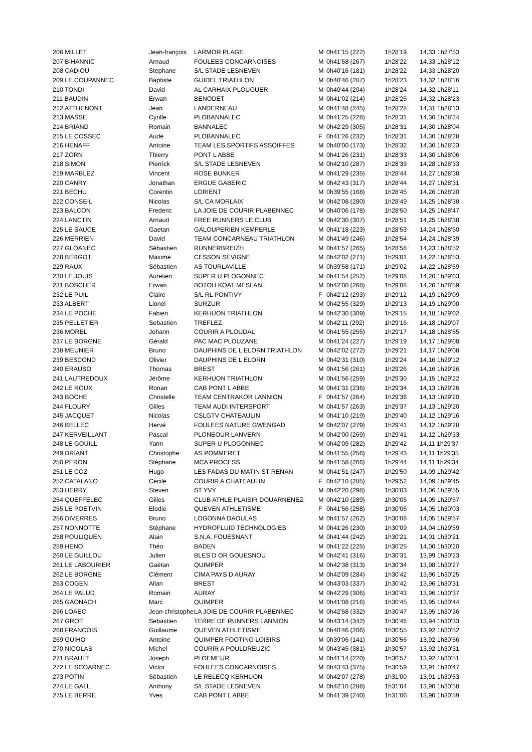| 206 MILLET | Jean-françois | LARMOR PLAGE | M | 0h41'15 (222) | 1h28'19 | 14,33 1h27'53 |
| 207 BIHANNIC | Arnaud | FOULEES CONCARNOISES | M | 0h41'58 (267) | 1h28'22 | 14,33 1h28'12 |
| 208 CADIOU | Stephane | S/L STADE LESNEVEN | M | 0h40'16 (181) | 1h28'22 | 14,33 1h28'20 |
| 209 LE COUPANNEC | Baptiste | GUIDEL TRIATHLON | M | 0h40'46 (207) | 1h28'23 | 14,32 1h28'16 |
| 210 TONDI | David | AL CARHAIX PLOUGUER | M | 0h40'44 (204) | 1h28'24 | 14,32 1h28'11 |
| 211 BAUDIN | Erwan | BENODET | M | 0h41'02 (214) | 1h28'25 | 14,32 1h28'23 |
| 212 ATTHENONT | Jean | LANDERNEAU | M | 0h41'48 (245) | 1h28'28 | 14,31 1h28'13 |
| 213 MASSE | Cyrille | PLOBANNALEC | M | 0h41'25 (228) | 1h28'31 | 14,30 1h28'24 |
| 214 BRIAND | Romain | BANNALEC | M | 0h42'29 (305) | 1h28'31 | 14,30 1h28'04 |
| 215 LE COSSEC | Aude | PLOBANNALEC | F | 0h41'26 (232) | 1h28'31 | 14,30 1h28'28 |
| 216 HENAFF | Antoine | TEAM LES SPORTIFS ASSOIFFES | M | 0h40'00 (173) | 1h28'32 | 14,30 1h28'23 |
| 217 ZORN | Thierry | PONT L ABBE | M | 0h41'26 (231) | 1h28'33 | 14,30 1h28'06 |
| 218 SIMON | Pierrick | S/L STADE LESNEVEN | M | 0h42'10 (287) | 1h28'39 | 14,28 1h28'33 |
| 219 MARBLEZ | Vincent | ROSE BUNKER | M | 0h41'29 (235) | 1h28'44 | 14,27 1h28'38 |
| 220 CANRY | Jonathan | ERGUE GABERIC | M | 0h42'43 (317) | 1h28'44 | 14,27 1h28'31 |
| 221 BECHU | Corentin | LORIENT | M | 0h39'55 (168) | 1h28'45 | 14,26 1h28'20 |
| 222 CONSEIL | Nicolas | S/L CA MORLAIX | M | 0h42'08 (280) | 1h28'49 | 14,25 1h28'38 |
| 223 BALCON | Frederic | LA JOIE DE COURIR PLABENNEC | M | 0h40'06 (178) | 1h28'50 | 14,25 1h28'47 |
| 224 LANCTIN | Arnaud | FREE RUNNERS LE CLUB | M | 0h42'30 (307) | 1h28'51 | 14,25 1h28'38 |
| 225 LE SAUCE | Gaetan | GALOUPERIEN KEMPERLE | M | 0h41'18 (223) | 1h28'53 | 14,24 1h28'50 |
| 226 MERRIEN | David | TEAM CONCARNEAU TRIATHLON | M | 0h41'49 (246) | 1h28'54 | 14,24 1h28'39 |
| 227 GLOANEC | Sébastien | RUNNERBREIZH | M | 0h41'57 (265) | 1h28'58 | 14,23 1h28'52 |
| 228 BERGOT | Maxime | CESSON SEVIGNE | M | 0h42'02 (271) | 1h29'01 | 14,22 1h28'53 |
| 229 RAUX | Sébastien | AS TOURLAVILLE | M | 0h39'58 (171) | 1h29'02 | 14,22 1h28'59 |
| 230 LE JOUIS | Aurelien | SUPER U PLOGONNEC | M | 0h41'54 (252) | 1h29'08 | 14,20 1h29'03 |
| 231 BOSCHER | Erwan | BOTOU KOAT MESLAN | M | 0h42'00 (268) | 1h29'08 | 14,20 1h28'59 |
| 232 LE PUIL | Claire | S/L RL PONTIVY | F | 0h42'12 (293) | 1h29'12 | 14,19 1h29'09 |
| 233 ALBERT | Lionel | SURZUR | M | 0h42'55 (329) | 1h29'13 | 14,19 1h29'00 |
| 234 LE POCHE | Fabien | KERHUON TRIATHLON | M | 0h42'30 (309) | 1h29'15 | 14,18 1h29'02 |
| 235 PELLETIER | Sebastien | TREFLEZ | M | 0h42'11 (292) | 1h29'16 | 14,18 1h29'07 |
| 236 MOREL | Johann | COURIR A PLOUDAL | M | 0h41'55 (255) | 1h29'17 | 14,18 1h28'55 |
| 237 LE BORGNE | Gérald | PAC MAC PLOUZANE | M | 0h41'24 (227) | 1h29'19 | 14,17 1h29'08 |
| 238 MEUNIER | Bruno | DAUPHINS DE L ELORN TRIATHLON | M | 0h42'02 (272) | 1h29'21 | 14,17 1h29'08 |
| 239 BESCOND | Olivier | DAUPHINS DE L ELORN | M | 0h42'31 (310) | 1h29'24 | 14,16 1h29'12 |
| 240 ERAUSO | Thomas | BREST | M | 0h41'56 (261) | 1h29'26 | 14,16 1h29'26 |
| 241 LAUTREDOUX | Jérôme | KERHUON TRIATHLON | M | 0h41'56 (259) | 1h29'30 | 14,15 1h29'22 |
| 242 LE ROUX | Ronan | CAB PONT L ABBE | M | 0h41'31 (236) | 1h29'34 | 14,13 1h29'26 |
| 243 BOCHE | Christelle | TEAM CENTRAKOR LANNION | F | 0h41'57 (264) | 1h29'36 | 14,13 1h29'20 |
| 244 FLOURY | Gilles | TEAM AUDI INTERSPORT | M | 0h41'57 (263) | 1h29'37 | 14,13 1h29'20 |
| 245 JACQUET | Nicolas | CSLGTV CHATEAULIN | M | 0h41'10 (219) | 1h29'40 | 14,12 1h29'16 |
| 246 BELLEC | Hervé | FOULEES NATURE GWENGAD | M | 0h42'07 (279) | 1h29'41 | 14,12 1h29'28 |
| 247 KERVEILLANT | Pascal | PLONEOUR LANVERN | M | 0h42'00 (269) | 1h29'41 | 14,12 1h29'33 |
| 248 LE GOUILL | Yann | SUPER U PLOGONNEC | M | 0h42'09 (282) | 1h29'42 | 14,11 1h29'37 |
| 249 DRIANT | Christophe | AS POMMERET | M | 0h41'55 (256) | 1h29'43 | 14,11 1h29'35 |
| 250 PERON | Stéphane | MCA PROCESS | M | 0h41'58 (266) | 1h29'44 | 14,11 1h29'34 |
| 251 LE COZ | Hugo | LES FADAS DU MATIN ST RENAN | M | 0h41'51 (247) | 1h29'50 | 14,09 1h29'42 |
| 252 CATALANO | Cecile | COURIR A CHATEAULIN | F | 0h42'10 (285) | 1h29'52 | 14,09 1h29'45 |
| 253 HERRY | Steven | ST YVY | M | 0h42'20 (298) | 1h30'03 | 14,06 1h29'55 |
| 254 QUEFFELEC | Gilles | CLUB ATHLE PLAISIR DOUARNENEZ | M | 0h42'10 (289) | 1h30'05 | 14,05 1h29'57 |
| 255 LE POETVIN | Elodie | QUEVEN ATHLETISME | F | 0h41'56 (258) | 1h30'06 | 14,05 1h30'03 |
| 256 DIVERRES | Bruno | LOGONNA DAOULAS | M | 0h41'57 (262) | 1h30'08 | 14,05 1h29'57 |
| 257 NONNOTTE | Stéphane | HYDROFLUID TECHNOLOGIES | M | 0h41'26 (230) | 1h30'09 | 14,04 1h29'59 |
| 258 POULIQUEN | Alain | S.N.A. FOUESNANT | M | 0h41'44 (242) | 1h30'21 | 14,01 1h30'21 |
| 259 HENO | Théo | BADEN | M | 0h41'22 (225) | 1h30'25 | 14,00 1h30'20 |
| 260 LE GUILLOU | Julien | BLES D OR GOUESNOU | M | 0h42'41 (316) | 1h30'31 | 13,99 1h30'23 |
| 261 LE LABOURIER | Gaëtan | QUIMPER | M | 0h42'38 (313) | 1h30'34 | 13,98 1h30'27 |
| 262 LE BORGNE | Clément | CIMA PAYS D AURAY | M | 0h42'09 (284) | 1h30'42 | 13,96 1h30'25 |
| 263 COGEN | Allan | BREST | M | 0h43'03 (337) | 1h30'42 | 13,96 1h30'31 |
| 264 LE PALUD | Romain | AURAY | M | 0h42'29 (306) | 1h30'43 | 13,96 1h30'37 |
| 265 GAONACH | Marc | QUIMPER | M | 0h41'08 (216) | 1h30'45 | 13,95 1h30'44 |
| 266 LOAEC | Jean-christophe | LA JOIE DE COURIR PLABENNEC | M | 0h42'58 (332) | 1h30'47 | 13,95 1h30'36 |
| 267 GROT | Sebastien | TERRE DE RUNNERS LANNION | M | 0h43'14 (342) | 1h30'48 | 13,94 1h30'33 |
| 268 FRANCOIS | Guillaume | QUEVEN ATHLETISME | M | 0h40'46 (206) | 1h30'55 | 13,92 1h30'52 |
| 269 GUIHO | Antoine | QUIMPER FOOTING LOISIRS | M | 0h39'06 (141) | 1h30'56 | 13,92 1h30'56 |
| 270 NICOLAS | Michel | COURIR A POULDREUZIC | M | 0h43'45 (381) | 1h30'57 | 13,92 1h30'31 |
| 271 BRAULT | Joseph | PLOEMEUR | M | 0h41'14 (220) | 1h30'57 | 13,92 1h30'51 |
| 272 LE SCOARNEC | Victor | FOULEES CONCARNOISES | M | 0h43'43 (375) | 1h30'59 | 13,91 1h30'47 |
| 273 POTIN | Sébastien | LE RELECQ KERHUON | M | 0h42'07 (278) | 1h31'00 | 13,91 1h30'53 |
| 274 LE GALL | Anthony | S/L STADE LESNEVEN | M | 0h42'10 (288) | 1h31'04 | 13,90 1h30'58 |
| 275 LE BERRE | Yves | CAB PONT L ABBE | M | 0h41'39 (240) | 1h31'06 | 13,90 1h30'59 |